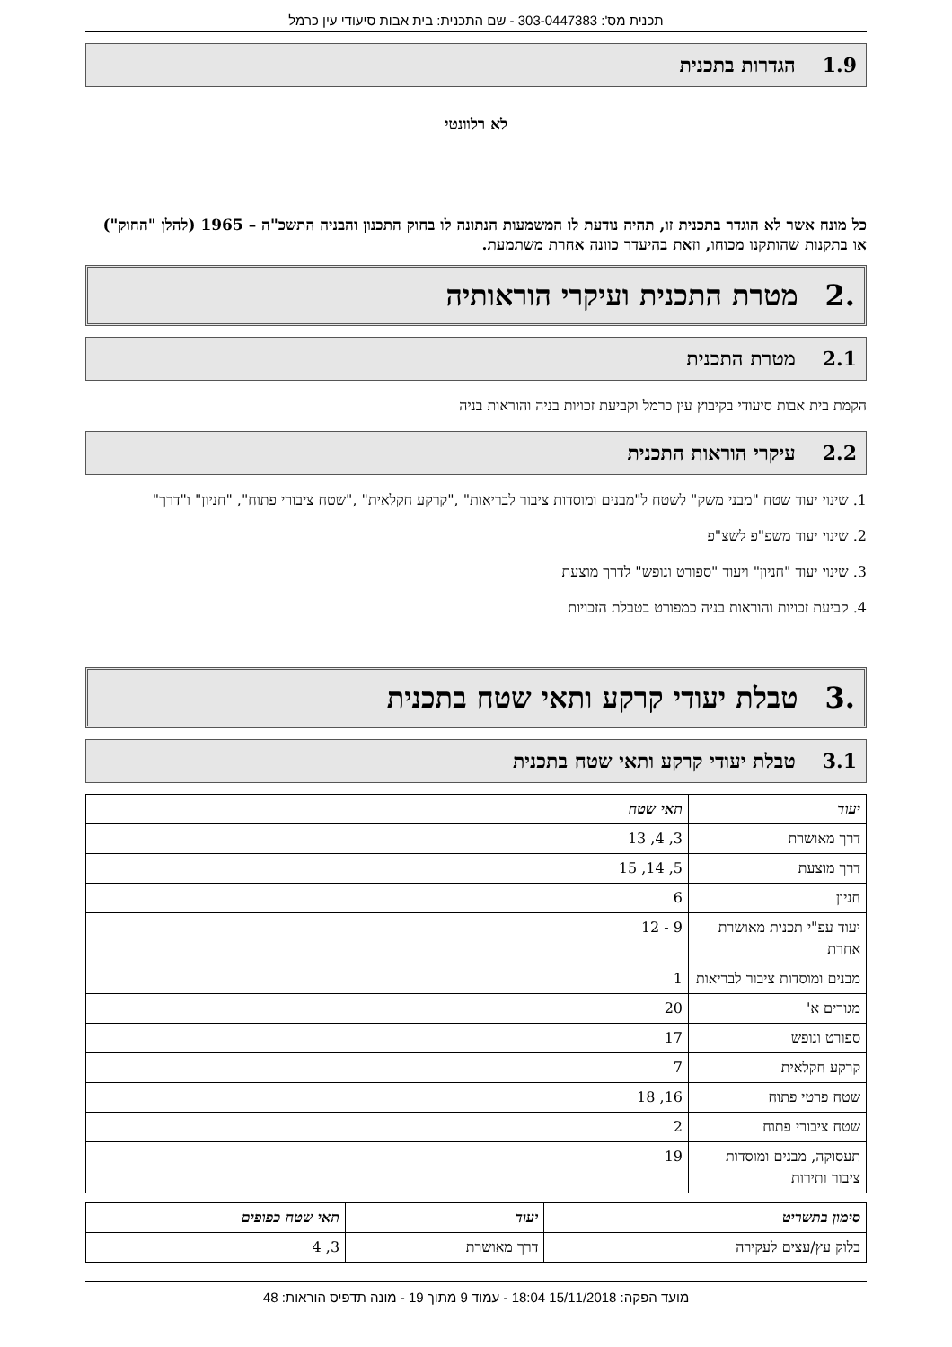תכנית מס': 303-0447383 - שם התכנית: בית אבות סיעודי עין כרמל
1.9 הגדרות בתכנית
לא רלוונטי
כל מונח אשר לא הוגדר בתכנית זו, תהיה נודעת לו המשמעות הנתונה לו בחוק התכנון והבניה התשכ"ה – 1965 (להלן "החוק") או בתקנות שהותקנו מכוחו, וזאת בהיעדר כוונה אחרת משתמעת.
.2 מטרת התכנית ועיקרי הוראותיה
2.1 מטרת התכנית
הקמת בית אבות סיעודי בקיבוץ עין כרמל וקביעת זכויות בניה והוראות בניה
2.2 עיקרי הוראות התכנית
1. שינוי יעוד שטח "מבני משק" לשטח ל"מבנים ומוסדות ציבור לבריאות" ,"קרקע חקלאית" ,"שטח ציבורי פתוח", "חניון" ו"דרך"
2. שינוי יעוד משפ"פ לשצ"פ
3. שינוי יעוד "חניון" ויעוד "ספורט ונופש" לדרך מוצעת
4. קביעת זכויות והוראות בניה כמפורט בטבלת הזכויות
.3 טבלת יעודי קרקע ותאי שטח בתכנית
3.1 טבלת יעודי קרקע ותאי שטח בתכנית
| יעוד | תאי שטח |
| --- | --- |
| דרך מאושרת | 3, 4, 13 |
| דרך מוצעת | 5, 14, 15 |
| חניון | 6 |
| יעוד עפ"י תכנית מאושרת אחרת | 9 - 12 |
| מבנים ומוסדות ציבור לבריאות | 1 |
| מגורים א' | 20 |
| ספורט ונופש | 17 |
| קרקע חקלאית | 7 |
| שטח פרטי פתוח | 16, 18 |
| שטח ציבורי פתוח | 2 |
| תעסוקה, מבנים ומוסדות ציבור ותירות | 19 |
| סימון בתשריט | יעוד | תאי שטח כפופים |
| --- | --- | --- |
| בלוק עץ/עצים לעקירה | דרך מאושרת | 3, 4 |
מועד הפקה: 15/11/2018 18:04 - עמוד 9 מתוך 19 - מונה תדפיס הוראות: 48